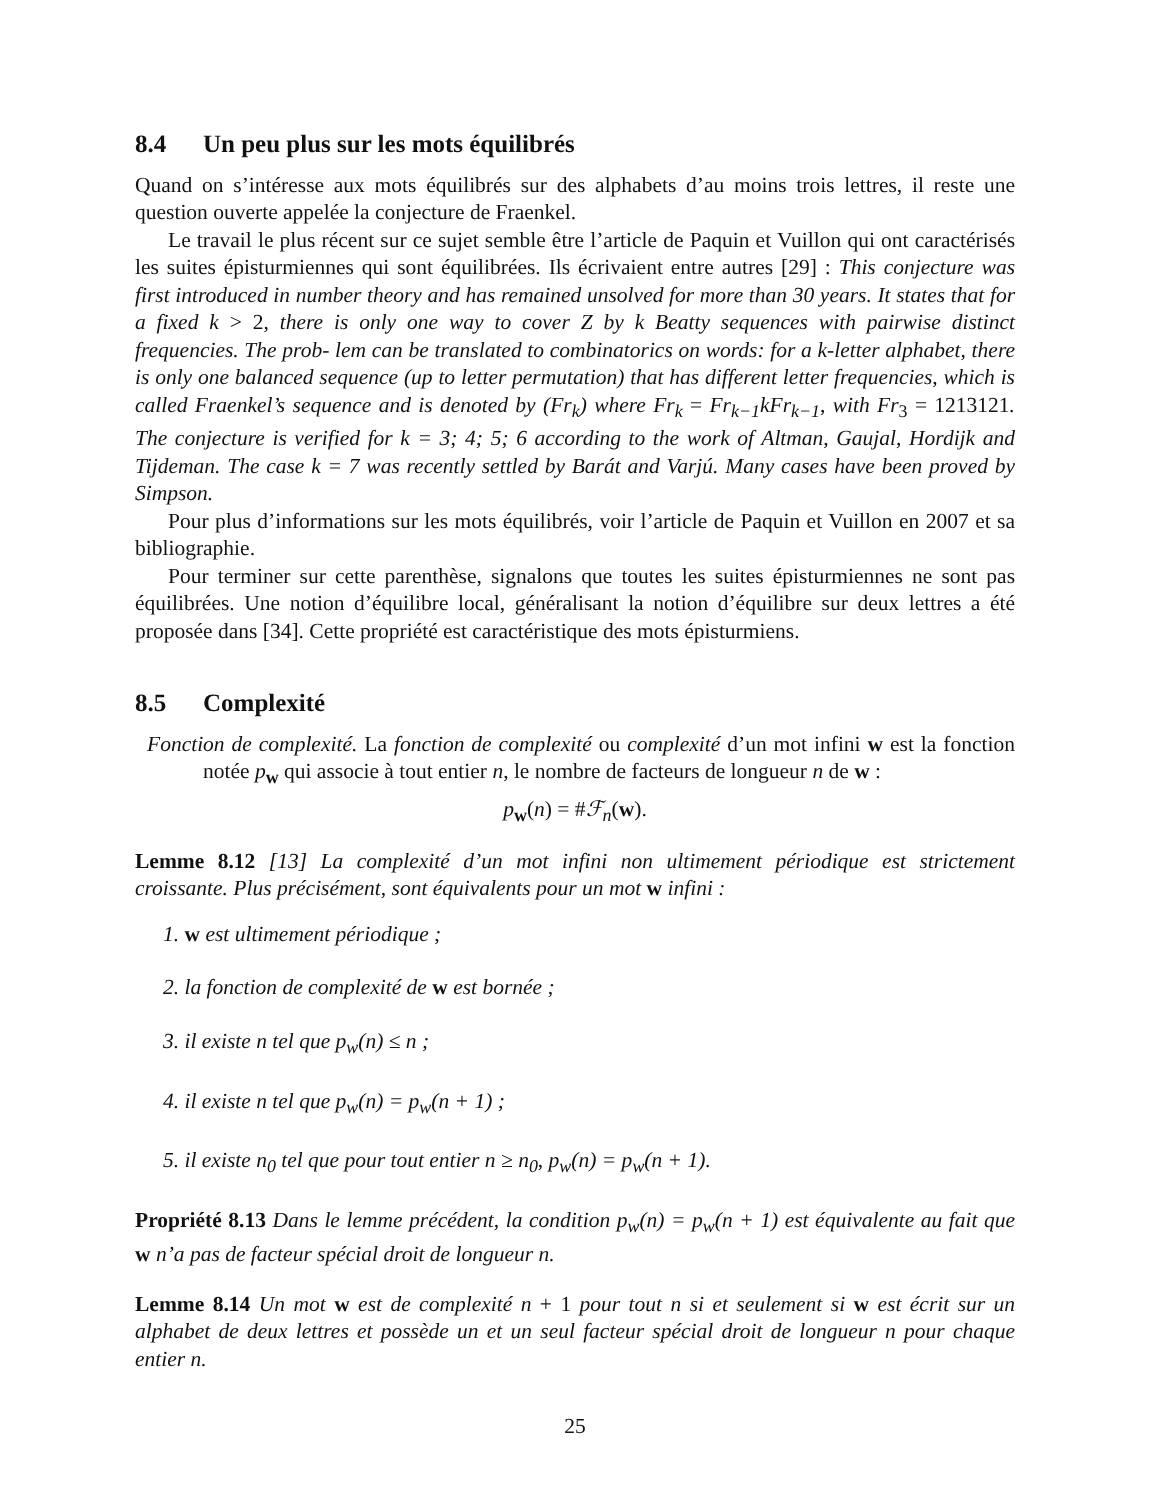8.4 Un peu plus sur les mots équilibrés
Quand on s’intéresse aux mots équilibrés sur des alphabets d’au moins trois lettres, il reste une question ouverte appelée la conjecture de Fraenkel.
Le travail le plus récent sur ce sujet semble être l’article de Paquin et Vuillon qui ont caractérisés les suites épisturmiennes qui sont équilibrées. Ils écrivaient entre autres [29] : This conjecture was first introduced in number theory and has remained unsolved for more than 30 years. It states that for a fixed k > 2, there is only one way to cover Z by k Beatty sequences with pairwise distinct frequencies. The prob- lem can be translated to combinatorics on words: for a k-letter alphabet, there is only one balanced sequence (up to letter permutation) that has different letter frequencies, which is called Fraenkel’s sequence and is denoted by (Fr<sub>k</sub>) where Fr<sub>k</sub> = Fr<sub>k−1</sub>kFr<sub>k−1</sub>, with Fr<sub>3</sub> = 1213121. The conjecture is verified for k = 3; 4; 5; 6 according to the work of Altman, Gaujal, Hordijk and Tijdeman. The case k = 7 was recently settled by Barát and Varjú. Many cases have been proved by Simpson.
Pour plus d’informations sur les mots équilibrés, voir l’article de Paquin et Vuillon en 2007 et sa bibliographie.
Pour terminer sur cette parenthèse, signalons que toutes les suites épisturmiennes ne sont pas équilibrées. Une notion d’équilibre local, généralisant la notion d’équilibre sur deux lettres a été proposée dans [34]. Cette propriété est caractéristique des mots épisturmiens.
8.5 Complexité
Fonction de complexité. La fonction de complexité ou complexité d’un mot infini w est la fonction notée p<sub>w</sub> qui associe à tout entier n, le nombre de facteurs de longueur n de w :
p<sub>w</sub>(n) = #ℱ<sub>n</sub>(w).
Lemme 8.12 [13] La complexité d’un mot infini non ultimement périodique est strictement croissante. Plus précisément, sont équivalents pour un mot w infini :
1. w est ultimement périodique ;
2. la fonction de complexité de w est bornée ;
3. il existe n tel que p<sub>w</sub>(n) ≤ n ;
4. il existe n tel que p<sub>w</sub>(n) = p<sub>w</sub>(n + 1) ;
5. il existe n<sub>0</sub> tel que pour tout entier n ≥ n<sub>0</sub>, p<sub>w</sub>(n) = p<sub>w</sub>(n + 1).
Propriété 8.13 Dans le lemme précédent, la condition p<sub>w</sub>(n) = p<sub>w</sub>(n + 1) est équivalente au fait que w n’a pas de facteur spécial droit de longueur n.
Lemme 8.14 Un mot w est de complexité n + 1 pour tout n si et seulement si w est écrit sur un alphabet de deux lettres et possède un et un seul facteur spécial droit de longueur n pour chaque entier n.
25